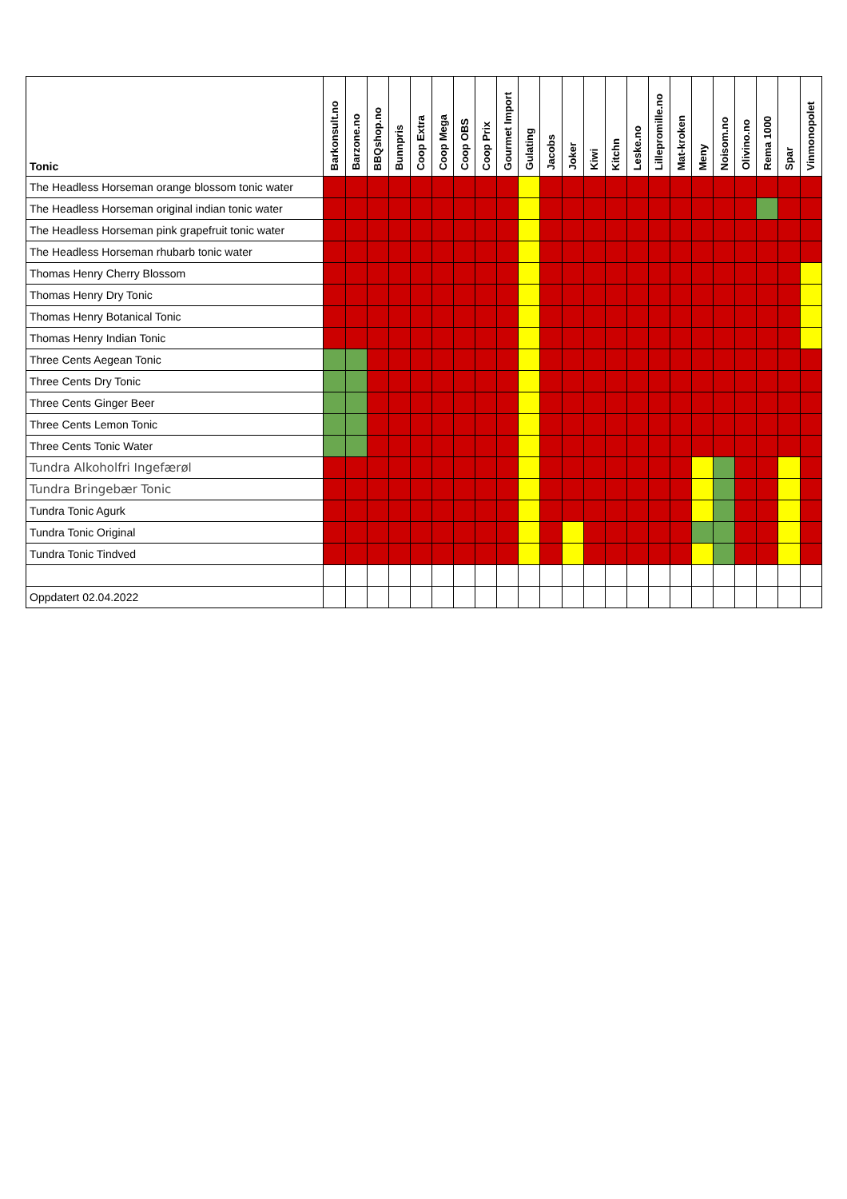| Tonic | Barkonsult.no | Barzone.no | BBQshop.no | Bunnpris | Coop Extra | Coop Mega | Coop OBS | Coop Prix | Gourmet Import | Gulating | Jacobs | Joker | Kiwi | Kitchn | Leske.no | Lillepromille.no | Mat-kroken | Meny | Noisom.no | Olivino.no | Rema 1000 | Spar | Vinmonopolet |
| --- | --- | --- | --- | --- | --- | --- | --- | --- | --- | --- | --- | --- | --- | --- | --- | --- | --- | --- | --- | --- | --- | --- | --- |
| The Headless Horseman orange blossom tonic water | | | | | | | | | | | | | | | | | | | | | | | |
| The Headless Horseman original indian tonic water | | | | | | | | | | | | | | | | | | | | | | | |
| The Headless Horseman pink grapefruit tonic water | | | | | | | | | | | | | | | | | | | | | | | |
| The Headless Horseman rhubarb tonic water | | | | | | | | | | | | | | | | | | | | | | | |
| Thomas Henry Cherry Blossom | | | | | | | | | | | | | | | | | | | | | | | |
| Thomas Henry Dry Tonic | | | | | | | | | | | | | | | | | | | | | | | |
| Thomas Henry Botanical Tonic | | | | | | | | | | | | | | | | | | | | | | | |
| Thomas Henry Indian Tonic | | | | | | | | | | | | | | | | | | | | | | | |
| Three Cents Aegean Tonic | | | | | | | | | | | | | | | | | | | | | | | |
| Three Cents Dry Tonic | | | | | | | | | | | | | | | | | | | | | | | |
| Three Cents Ginger Beer | | | | | | | | | | | | | | | | | | | | | | | |
| Three Cents Lemon Tonic | | | | | | | | | | | | | | | | | | | | | | | |
| Three Cents Tonic Water | | | | | | | | | | | | | | | | | | | | | | | |
| Tundra Alkoholfri Ingefærøl | | | | | | | | | | | | | | | | | | | | | | | |
| Tundra Bringebær Tonic | | | | | | | | | | | | | | | | | | | | | | | |
| Tundra Tonic Agurk | | | | | | | | | | | | | | | | | | | | | | | |
| Tundra Tonic Original | | | | | | | | | | | | | | | | | | | | | | | |
| Tundra Tonic Tindved | | | | | | | | | | | | | | | | | | | | | | | |
| Oppdatert 02.04.2022 | | | | | | | | | | | | | | | | | | | | | | | |